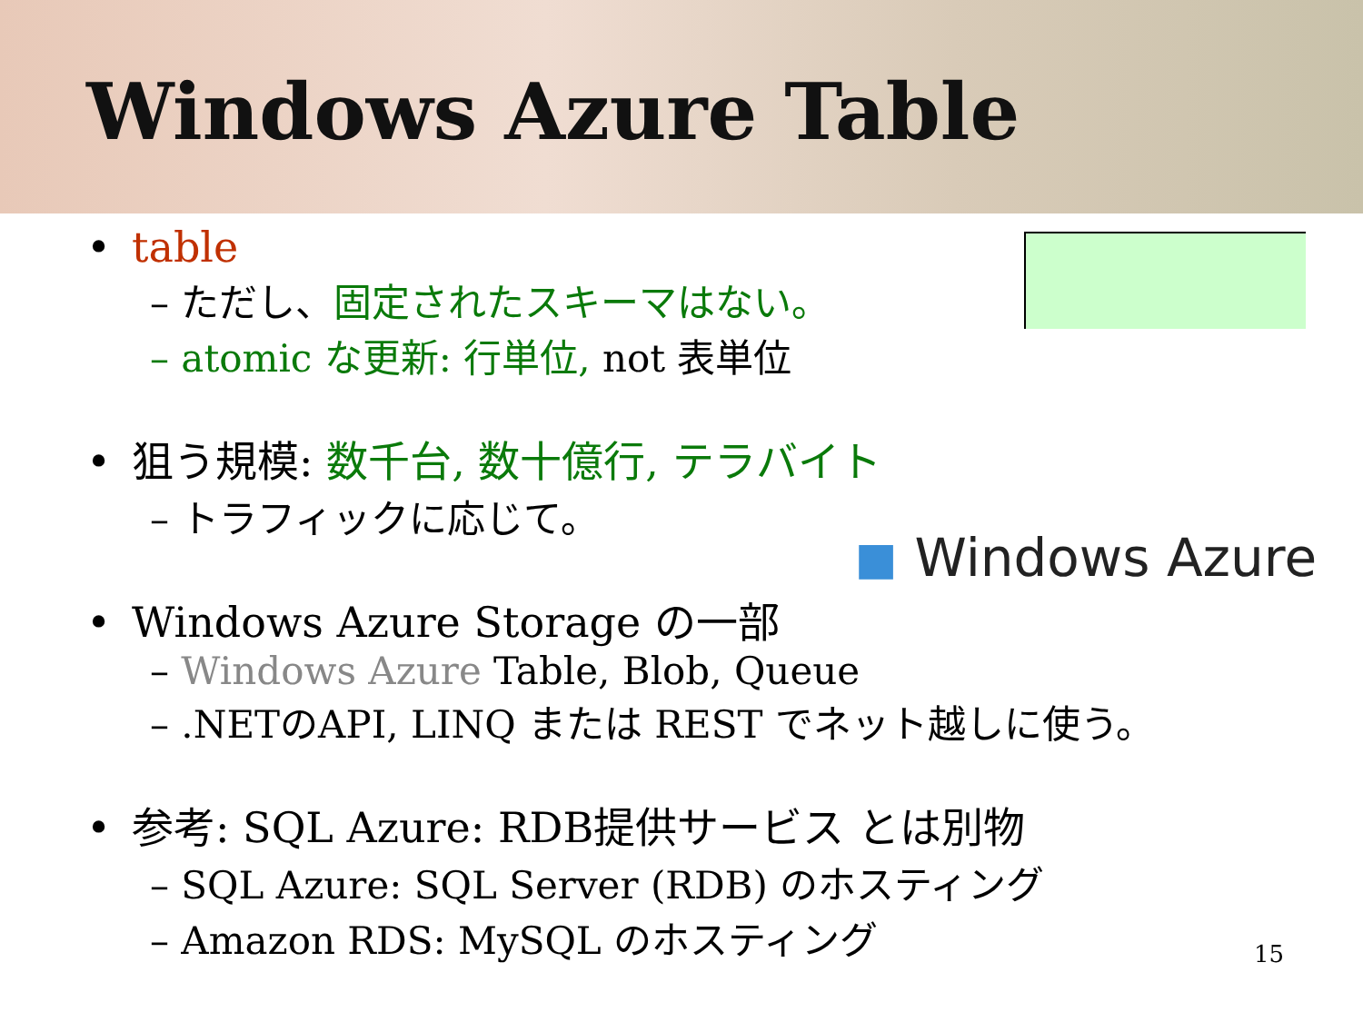Windows Azure Table
◼ Windows Azure
• table
– ただし、固定されたスキーマはない。
– atomic な更新: 行単位, not 表単位
• 狙う規模: 数千台, 数十億行, テラバイト
– トラフィックに応じて。
• Windows Azure Storage の一部
– Windows Azure Table, Blob, Queue
– .NETのAPI, LINQ または REST でネット越しに使う。
• 参考: SQL Azure: RDB提供サービス とは別物
– SQL Azure: SQL Server (RDB) のホスティング
– Amazon RDS: MySQL のホスティング
15